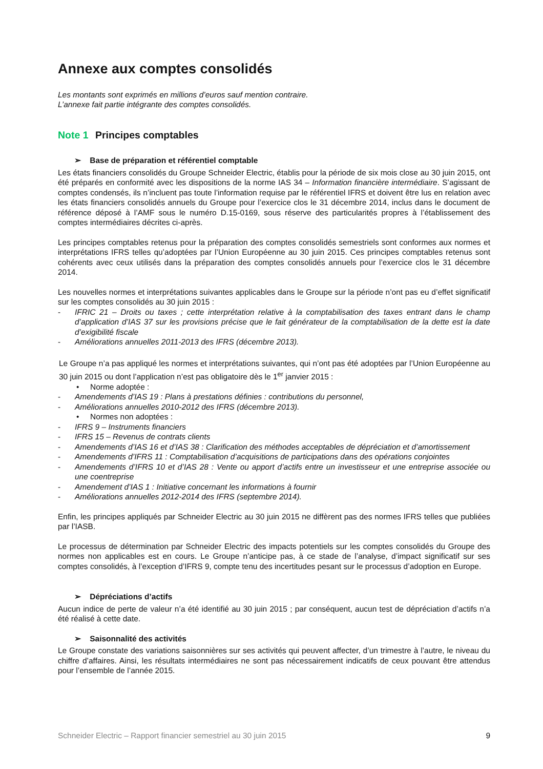Annexe aux comptes consolidés
Les montants sont exprimés en millions d’euros sauf mention contraire.
L’annexe fait partie intégrante des comptes consolidés.
Note 1 Principes comptables
➢ Base de préparation et référentiel comptable
Les états financiers consolidés du Groupe Schneider Electric, établis pour la période de six mois close au 30 juin 2015, ont été préparés en conformité avec les dispositions de la norme IAS 34 – Information financière intermédiaire. S’agissant de comptes condensés, ils n’incluent pas toute l’information requise par le référentiel IFRS et doivent être lus en relation avec les états financiers consolidés annuels du Groupe pour l’exercice clos le 31 décembre 2014, inclus dans le document de référence déposé à l’AMF sous le numéro D.15-0169, sous réserve des particularités propres à l’établissement des comptes intermédiaires décrites ci-après.
Les principes comptables retenus pour la préparation des comptes consolidés semestriels sont conformes aux normes et interprétations IFRS telles qu’adoptées par l’Union Européenne au 30 juin 2015. Ces principes comptables retenus sont cohérents avec ceux utilisés dans la préparation des comptes consolidés annuels pour l’exercice clos le 31 décembre 2014.
Les nouvelles normes et interprétations suivantes applicables dans le Groupe sur la période n’ont pas eu d’effet significatif sur les comptes consolidés au 30 juin 2015 :
- IFRIC 21 – Droits ou taxes ; cette interprétation relative à la comptabilisation des taxes entrant dans le champ d’application d’IAS 37 sur les provisions précise que le fait générateur de la comptabilisation de la dette est la date d’exigibilité fiscale
- Améliorations annuelles 2011-2013 des IFRS (décembre 2013).
Le Groupe n’a pas appliqué les normes et interprétations suivantes, qui n’ont pas été adoptées par l’Union Européenne au 30 juin 2015 ou dont l’application n’est pas obligatoire dès le 1<sup>er</sup> janvier 2015 :
• Norme adoptée :
- Amendements d’IAS 19 : Plans à prestations définies : contributions du personnel,
- Améliorations annuelles 2010-2012 des IFRS (décembre 2013).
• Normes non adoptées :
- IFRS 9 – Instruments financiers
- IFRS 15 – Revenus de contrats clients
- Amendements d’IAS 16 et d’IAS 38 : Clarification des méthodes acceptables de dépréciation et d’amortissement
- Amendements d’IFRS 11 : Comptabilisation d’acquisitions de participations dans des opérations conjointes
- Amendements d’IFRS 10 et d’IAS 28 : Vente ou apport d’actifs entre un investisseur et une entreprise associée ou une coentreprise
- Amendement d’IAS 1 : Initiative concernant les informations à fournir
- Améliorations annuelles 2012-2014 des IFRS (septembre 2014).
Enfin, les principes appliqués par Schneider Electric au 30 juin 2015 ne diffèrent pas des normes IFRS telles que publiées par l’IASB.
Le processus de détermination par Schneider Electric des impacts potentiels sur les comptes consolidés du Groupe des normes non applicables est en cours. Le Groupe n’anticipe pas, à ce stade de l’analyse, d’impact significatif sur ses comptes consolidés, à l’exception d’IFRS 9, compte tenu des incertitudes pesant sur le processus d’adoption en Europe.
➢ Dépréciations d’actifs
Aucun indice de perte de valeur n’a été identifié au 30 juin 2015 ; par conséquent, aucun test de dépréciation d’actifs n’a été réalisé à cette date.
➢ Saisonnalité des activités
Le Groupe constate des variations saisonnières sur ses activités qui peuvent affecter, d’un trimestre à l’autre, le niveau du chiffre d’affaires. Ainsi, les résultats intermédiaires ne sont pas nécessairement indicatifs de ceux pouvant être attendus pour l’ensemble de l’année 2015.
Schneider Electric – Rapport financier semestriel au 30 juin 2015 9